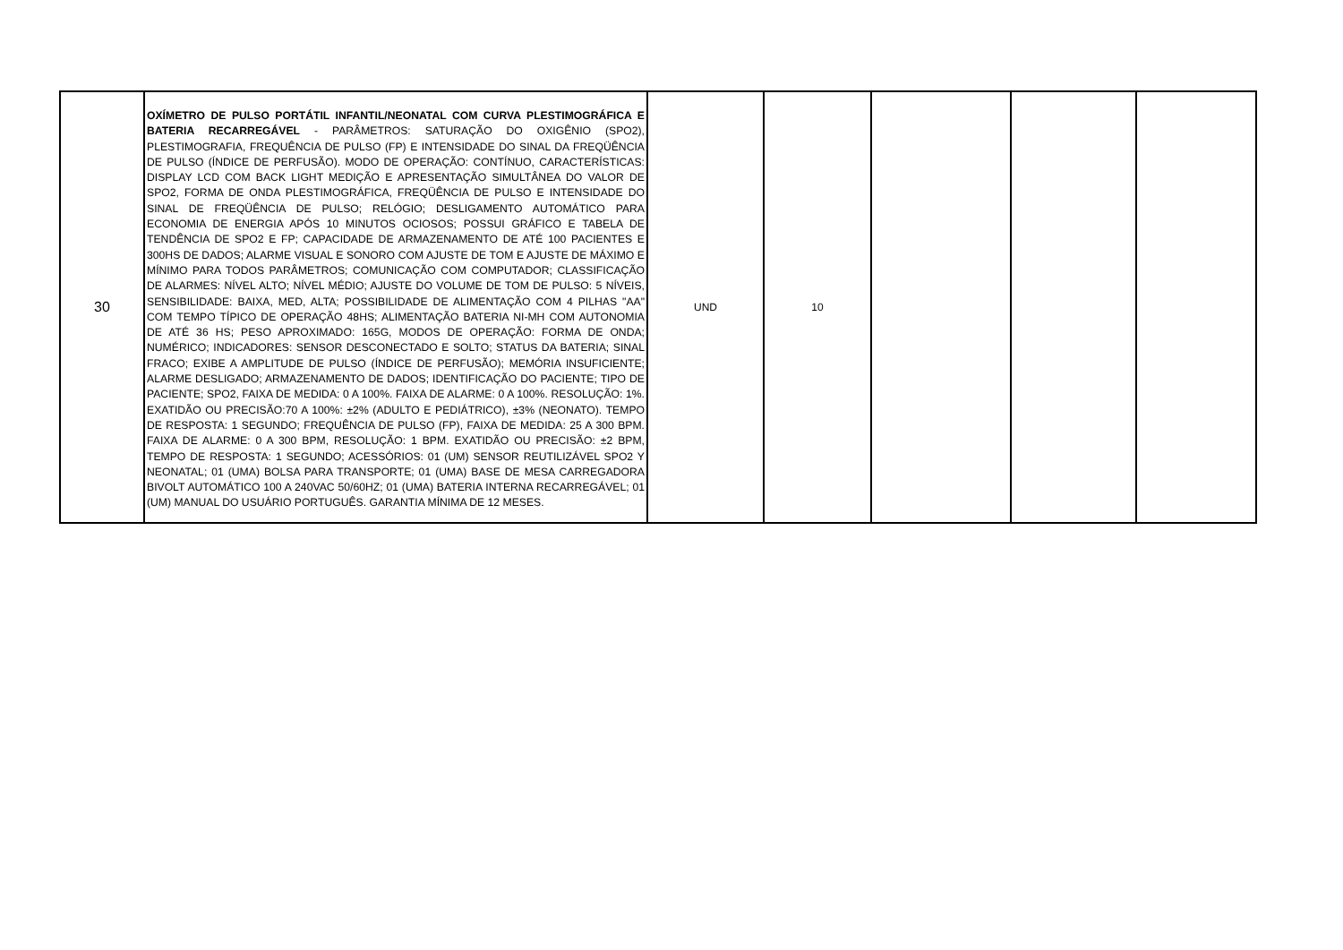| 30 | OXÍMETRO DE PULSO PORTÁTIL INFANTIL/NEONATAL COM CURVA PLESTIMOGRÁFICA E BATERIA RECARREGÁVEL - PARÂMETROS: SATURAÇÃO DO OXIGÊNIO (SPO2), PLESTIMOGRAFIA, FREQUÊNCIA DE PULSO (FP) E INTENSIDADE DO SINAL DA FREQÜÊNCIA DE PULSO (ÍNDICE DE PERFUSÃO). MODO DE OPERAÇÃO: CONTÍNUO, CARACTERÍSTICAS: DISPLAY LCD COM BACK LIGHT MEDIÇÃO E APRESENTAÇÃO SIMULTÂNEA DO VALOR DE SPO2, FORMA DE ONDA PLESTIMOGRÁFICA, FREQÜÊNCIA DE PULSO E INTENSIDADE DO SINAL DE FREQÜÊNCIA DE PULSO; RELÓGIO; DESLIGAMENTO AUTOMÁTICO PARA ECONOMIA DE ENERGIA APÓS 10 MINUTOS OCIOSOS; POSSUI GRÁFICO E TABELA DE TENDÊNCIA DE SPO2 E FP; CAPACIDADE DE ARMAZENAMENTO DE ATÉ 100 PACIENTES E 300HS DE DADOS; ALARME VISUAL E SONORO COM AJUSTE DE TOM E AJUSTE DE MÁXIMO E MÍNIMO PARA TODOS PARÂMETROS; COMUNICAÇÃO COM COMPUTADOR; CLASSIFICAÇÃO DE ALARMES: NÍVEL ALTO; NÍVEL MÉDIO; AJUSTE DO VOLUME DE TOM DE PULSO: 5 NÍVEIS, SENSIBILIDADE: BAIXA, MED, ALTA; POSSIBILIDADE DE ALIMENTAÇÃO COM 4 PILHAS "AA" COM TEMPO TÍPICO DE OPERAÇÃO 48HS; ALIMENTAÇÃO BATERIA NI-MH COM AUTONOMIA DE ATÉ 36 HS; PESO APROXIMADO: 165G, MODOS DE OPERAÇÃO: FORMA DE ONDA; NUMÉRICO; INDICADORES: SENSOR DESCONECTADO E SOLTO; STATUS DA BATERIA; SINAL FRACO; EXIBE A AMPLITUDE DE PULSO (ÍNDICE DE PERFUSÃO); MEMÓRIA INSUFICIENTE; ALARME DESLIGADO; ARMAZENAMENTO DE DADOS; IDENTIFICAÇÃO DO PACIENTE; TIPO DE PACIENTE; SPO2, FAIXA DE MEDIDA: 0 A 100%. FAIXA DE ALARME: 0 A 100%. RESOLUÇÃO: 1%. EXATIDÃO OU PRECISÃO:70 A 100%: ±2% (ADULTO E PEDIÁTRICO), ±3% (NEONATO). TEMPO DE RESPOSTA: 1 SEGUNDO; FREQUÊNCIA DE PULSO (FP), FAIXA DE MEDIDA: 25 A 300 BPM. FAIXA DE ALARME: 0 A 300 BPM, RESOLUÇÃO: 1 BPM. EXATIDÃO OU PRECISÃO: ±2 BPM, TEMPO DE RESPOSTA: 1 SEGUNDO; ACESSÓRIOS: 01 (UM) SENSOR REUTILIZÁVEL SPO2 Y NEONATAL; 01 (UMA) BOLSA PARA TRANSPORTE; 01 (UMA) BASE DE MESA CARREGADORA BIVOLT AUTOMÁTICO 100 A 240VAC 50/60HZ; 01 (UMA) BATERIA INTERNA RECARREGÁVEL; 01 (UM) MANUAL DO USUÁRIO PORTUGUÊS. GARANTIA MÍNIMA DE 12 MESES. | UND | 10 | | | |